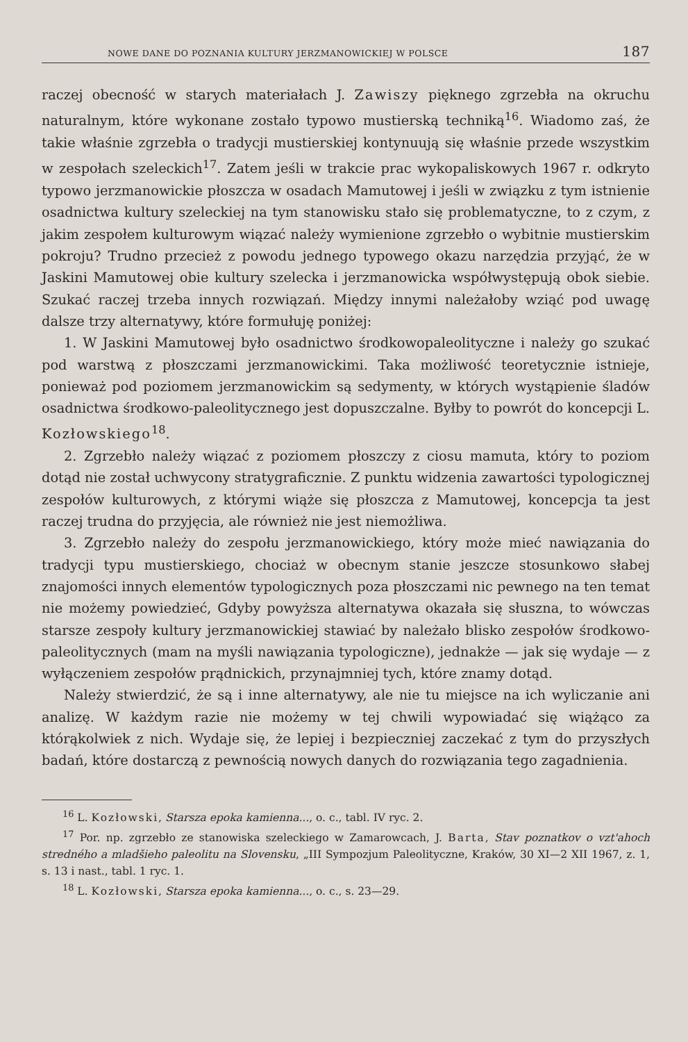NOWE DANE DO POZNANIA KULTURY JERZMANOWICKIEJ W POLSCE 187
raczej obecność w starych materiałach J. Zawiszy pięknego zgrzebła na okruchu naturalnym, które wykonane zostało typowo mustierską techniką<sup>16</sup>. Wiadomo zaś, że takie właśnie zgrzebła o tradycji mustierskiej kontynuują się właśnie przede wszystkim w zespołach szeleckich<sup>17</sup>. Zatem jeśli w trakcie prac wykopaliskowych 1967 r. odkryto typowo jerzmanowickie płoszcza w osadach Mamutowej i jeśli w związku z tym istnienie osadnictwa kultury szeleckiej na tym stanowisku stało się problematyczne, to z czym, z jakim zespołem kulturowym wiązać należy wymienione zgrzebło o wybitnie mustierskim pokroju? Trudno przecież z powodu jednego typowego okazu narzędzia przyjąć, że w Jaskini Mamutowej obie kultury szelecka i jerzmanowicka współwystępują obok siebie. Szukać raczej trzeba innych rozwiązań. Między innymi należałoby wziąć pod uwagę dalsze trzy alternatywy, które formułuję poniżej:
1. W Jaskini Mamutowej było osadnictwo środkowopaleolityczne i należy go szukać pod warstwą z płoszczami jerzmanowickimi. Taka możliwość teoretycznie istnieje, ponieważ pod poziomem jerzmanowickim są sedymenty, w których wystąpienie śladów osadnictwa środkowo-paleolitycznego jest dopuszczalne. Byłby to powrót do koncepcji L. Kozłowskiego<sup>18</sup>.
2. Zgrzebło należy wiązać z poziomem płoszczy z ciosu mamuta, który to poziom dotąd nie został uchwycony stratygraficznie. Z punktu widzenia zawartości typologicznej zespołów kulturowych, z którymi wiąże się płoszcza z Mamutowej, koncepcja ta jest raczej trudna do przyjęcia, ale również nie jest niemożliwa.
3. Zgrzebło należy do zespołu jerzmanowickiego, który może mieć nawiązania do tradycji typu mustierskiego, chociaż w obecnym stanie jeszcze stosunkowo słabej znajomości innych elementów typologicznych poza płoszczami nic pewnego na ten temat nie możemy powiedzieć, Gdyby powyższa alternatywa okazała się słuszna, to wówczas starsze zespoły kultury jerzmanowickiej stawiać by należało blisko zespołów środkowo-paleolitycznych (mam na myśli nawiązania typologiczne), jednakże — jak się wydaje — z wyłączeniem zespołów prądnickich, przynajmniej tych, które znamy dotąd.
Należy stwierdzić, że są i inne alternatywy, ale nie tu miejsce na ich wyliczanie ani analizę. W każdym razie nie możemy w tej chwili wypowiadać się wiążąco za którąkolwiek z nich. Wydaje się, że lepiej i bezpieczniej zaczekać z tym do przyszłych badań, które dostarczą z pewnością nowych danych do rozwiązania tego zagadnienia.
<sup>16</sup> L. Kozłowski, Starsza epoka kamienna..., o. c., tabl. IV ryc. 2.
<sup>17</sup> Por. np. zgrzebło ze stanowiska szeleckiego w Zamarowcach, J. Barta, Stav poznatkov o vzt'ahoch stredného a mladšieho paleolitu na Slovensku, „III Sympozjum Paleolityczne, Kraków, 30 XI—2 XII 1967, z. 1, s. 13 i nast., tabl. 1 ryc. 1.
<sup>18</sup> L. Kozłowski, Starsza epoka kamienna..., o. c., s. 23—29.